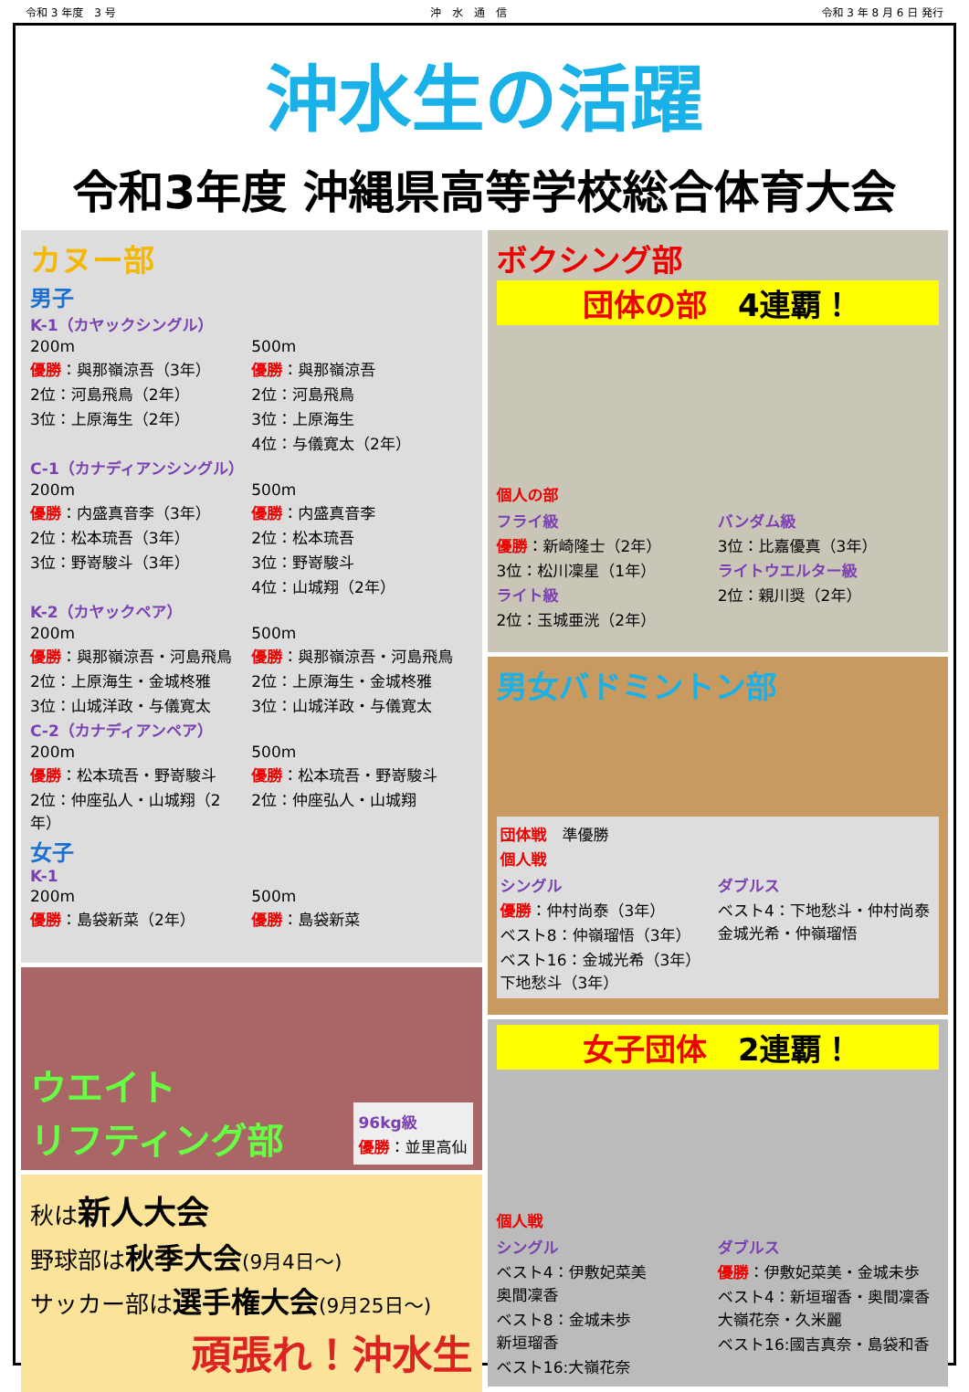令和 3 年度　3 号 沖　水　通　信 令和 3 年 8 月 6 日 発行
沖水生の活躍
令和3年度 沖縄県高等学校総合体育大会
カヌー部
男子
K-1（カヤックシングル）
200m
優勝：與那嶺涼吾（3年）
2位：河島飛鳥（2年）
3位：上原海生（2年）
500m
優勝：與那嶺涼吾
2位：河島飛鳥
3位：上原海生
4位：与儀寛太（2年）
C-1（カナディアンシングル）
200m
優勝：内盛真音李（3年）
2位：松本琉吾（3年）
3位：野嵜駿斗（3年）
500m
優勝：内盛真音李
2位：松本琉吾
3位：野嵜駿斗
4位：山城翔（2年）
K-2（カヤックペア）
200m
優勝：與那嶺涼吾・河島飛鳥
2位：上原海生・金城柊雅
3位：山城洋政・与儀寛太
500m
優勝：與那嶺涼吾・河島飛鳥
2位：上原海生・金城柊雅
3位：山城洋政・与儀寛太
C-2（カナディアンペア）
200m
優勝：松本琉吾・野嵜駿斗
2位：仲座弘人・山城翔（2年）
500m
優勝：松本琉吾・野嵜駿斗
2位：仲座弘人・山城翔
女子
K-1
200m
優勝：島袋新菜（2年）
500m
優勝：島袋新菜
ウエイト
リフティング部
96kg級
優勝：並里高仙
秋は新人大会
野球部は秋季大会(9月4日～)
サッカー部は選手権大会(9月25日～)
頑張れ！沖水生
ボクシング部
団体の部　4連覇！
個人の部
フライ級
優勝：新崎隆士（2年）
3位：松川凜星（1年）
ライト級
2位：玉城亜洸（2年）
バンダム級
3位：比嘉優真（3年）
ライトウエルター級
2位：親川奨（2年）
男女バドミントン部
団体戦　準優勝
個人戦
シングル
優勝：仲村尚泰（3年）
ベスト8：仲嶺瑠悟（3年）
ベスト16：金城光希（3年）
下地愁斗（3年）
ダブルス
ベスト4：下地愁斗・仲村尚泰
金城光希・仲嶺瑠悟
女子団体　2連覇！
個人戦
シングル
ベスト4：伊敷妃菜美
奥間凜香
ベスト8：金城未歩
新垣瑠香
ベスト16:大嶺花奈
ダブルス
優勝：伊敷妃菜美・金城未歩
ベスト4：新垣瑠香・奥間凜香
大嶺花奈・久米麗
ベスト16:國吉真奈・島袋和香